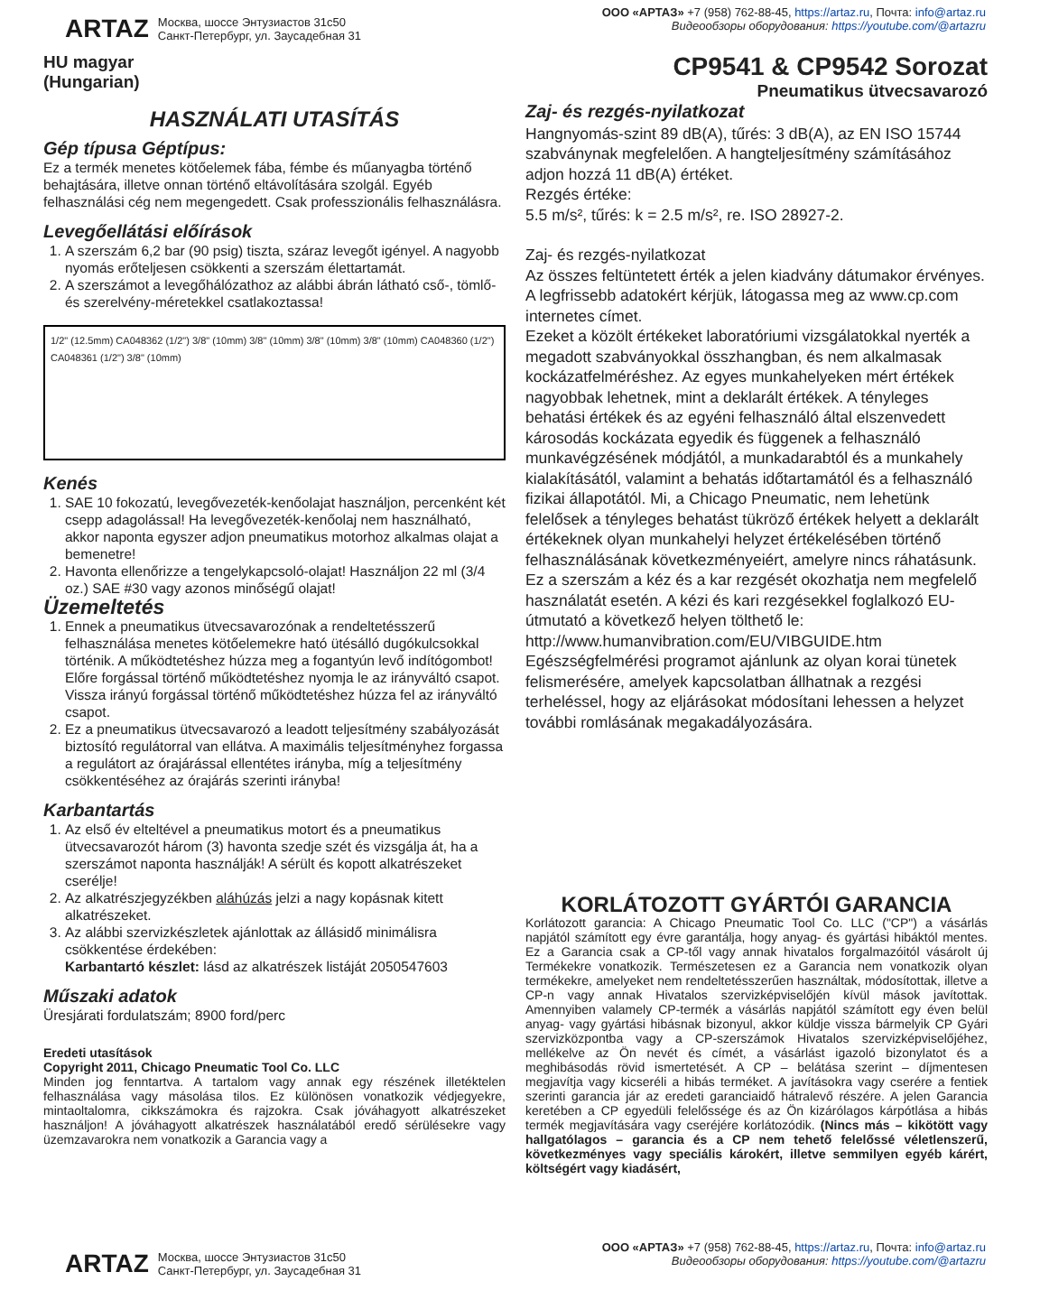ARTAZ Москва, шоссе Энтузиастов 31с50
Санкт-Петербург, ул. Заусадебная 31
ООО «АРТАЗ» +7 (958) 762-88-45, https://artaz.ru, Почта: info@artaz.ru
Видеообзоры оборудования: https://youtube.com/@artazru
HU magyar
(Hungarian)
CP9541 & CP9542 Sorozat
Pneumatikus ütvecsavarozó
HASZNÁLATI UTASÍTÁS
Gép típusa Géptípus:
Ez a termék menetes kötőelemek fába, fémbe és műanyagba történő behajtására, illetve onnan történő eltávolítására szolgál. Egyéb felhasználási cég nem megengedett. Csak professzionális felhasználásra.
Levegőellátási előírások
1. A szerszám 6,2 bar (90 psig) tiszta, száraz levegőt igényel. A nagyobb nyomás erőteljesen csökkenti a szerszám élettartamát.
2. A szerszámot a levegőhálózathoz az alábbi ábrán látható cső-, tömlő- és szerelvény-méretekkel csatlakoztassa!
1/2" (12.5mm) CA048362 (1/2") 3/8" (10mm) 3/8" (10mm) 3/8" (10mm) 3/8" (10mm) CA048360 (1/2") CA048361 (1/2") 3/8" (10mm)
Kenés
1. SAE 10 fokozatú, levegővezeték-kenőolajat használjon, percenként két csepp adagolással! Ha levegővezeték-kenőolaj nem használható, akkor naponta egyszer adjon pneumatikus motorhoz alkalmas olajat a bemenetre!
2. Havonta ellenőrizze a tengelykapcsoló-olajat! Használjon 22 ml (3/4 oz.) SAE #30 vagy azonos minőségű olajat!
Üzemeltetés
1. Ennek a pneumatikus ütvecsavarozónak a rendeltetésszerű felhasználása menetes kötőelemekre ható ütésálló dugókulcsokkal történik. A működtetéshez húzza meg a fogantyún levő indítógombot! Előre forgással történő működtetéshez nyomja le az irányváltó csapot. Vissza irányú forgással történő működtetéshez húzza fel az irányváltó csapot.
2. Ez a pneumatikus ütvecsavarozó a leadott teljesítmény szabályozását biztosító regulátorral van ellátva. A maximális teljesítményhez forgassa a regulátort az órajárással ellentétes irányba, míg a teljesítmény csökkentéséhez az órajárás szerinti irányba!
Karbantartás
1. Az első év elteltével a pneumatikus motort és a pneumatikus ütvecsavarozót három (3) havonta szedje szét és vizsgálja át, ha a szerszámot naponta használják! A sérült és kopott alkatrészeket cserélje!
2. Az alkatrészjegyzékben aláhúzás jelzi a nagy kopásnak kitett alkatrészeket.
3. Az alábbi szervizkészletek ajánlottak az állásidő minimálisra csökkentése érdekében:
Karbantartó készlet: lásd az alkatrészek listáját 2050547603
Műszaki adatok
Üresjárati fordulatszám; 8900 ford/perc
Eredeti utasítások
Copyright 2011, Chicago Pneumatic Tool Co. LLC
Minden jog fenntartva. A tartalom vagy annak egy részének illetéktelen felhasználása vagy másolása tilos. Ez különösen vonatkozik védjegyekre, mintaoltalomra, cikkszámokra és rajzokra. Csak jóváhagyott alkatrészeket használjon! A jóváhagyott alkatrészek használatából eredő sérülésekre vagy üzemzavarokra nem vonatkozik a Garancia vagy a
Zaj- és rezgés-nyilatkozat
Hangnyomás-szint 89 dB(A), tűrés: 3 dB(A), az EN ISO 15744 szabványnak megfelelően. A hangteljesítmény számításához adjon hozzá 11 dB(A) értéket.
Rezgés értéke:
5.5 m/s², tűrés: k = 2.5 m/s², re. ISO 28927-2.
Zaj- és rezgés-nyilatkozat
Az összes feltüntetett érték a jelen kiadvány dátumakor érvényes. A legfrissebb adatokért kérjük, látogassa meg az www.cp.com internetes címet.
Ezeket a közölt értékeket laboratóriumi vizsgálatokkal nyerték a megadott szabványokkal összhangban, és nem alkalmasak kockázatfelméréshez. Az egyes munkahelyeken mért értékek nagyobbak lehetnek, mint a deklarált értékek. A tényleges behatási értékek és az egyéni felhasználó által elszenvedett károsodás kockázata egyedik és függenek a felhasználó munkavégzésének módjától, a munkadarabtól és a munkahely kialakításától, valamint a behatás időtartamától és a felhasználó fizikai állapotától. Mi, a Chicago Pneumatic, nem lehetünk felelősek a tényleges behatást tükröző értékek helyett a deklarált értékeknek olyan munkahelyi helyzet értékelésében történő felhasználásának következményeiért, amelyre nincs ráhatásunk.
Ez a szerszám a kéz és a kar rezgését okozhatja nem megfelelő használatát esetén. A kézi és kari rezgésekkel foglalkozó EU-útmutató a következő helyen tölthető le: http://www.humanvibration.com/EU/VIBGUIDE.htm
Egészségfelmérési programot ajánlunk az olyan korai tünetek felismerésére, amelyek kapcsolatban állhatnak a rezgési terheléssel, hogy az eljárásokat módosítani lehessen a helyzet további romlásának megakadályozására.
KORLÁTOZOTT GYÁRTÓI GARANCIA
Korlátozott garancia: A Chicago Pneumatic Tool Co. LLC ("CP") a vásárlás napjától számított egy évre garantálja, hogy anyag- és gyártási hibáktól mentes. Ez a Garancia csak a CP-től vagy annak hivatalos forgalmazóitól vásárolt új Termékekre vonatkozik. Természetesen ez a Garancia nem vonatkozik olyan termékekre, amelyeket nem rendeltetésszerűen használtak, módosítottak, illetve a CP-n vagy annak Hivatalos szervizképviselőjén kívül mások javítottak. Amennyiben valamely CP-termék a vásárlás napjától számított egy éven belül anyag- vagy gyártási hibásnak bizonyul, akkor küldje vissza bármelyik CP Gyári szervizközpontba vagy a CP-szerszámok Hivatalos szervizképviselőjéhez, mellékelve az Ön nevét és címét, a vásárlást igazoló bizonylatot és a meghibásodás rövid ismertetését. A CP – belátása szerint – díjmentesen megjavítja vagy kicseréli a hibás terméket. A javításokra vagy cserére a fentiek szerinti garancia jár az eredeti garanciaidő hátralevő részére. A jelen Garancia keretében a CP egyedüli felelőssége és az Ön kizárólagos kárpótlása a hibás termék megjavítására vagy cseréjére korlátozódik. (Nincs más – kikötött vagy hallgatólagos – garancia és a CP nem tehető felelőssé véletlenszerű, következményes vagy speciális károkért, illetve semmilyen egyéb kárért, költségért vagy kiadásért,
ARTAZ Москва, шоссе Энтузиастов 31с50
Санкт-Петербург, ул. Заусадебная 31
ООО «АРТАЗ» +7 (958) 762-88-45, https://artaz.ru, Почта: info@artaz.ru
Видеообзоры оборудования: https://youtube.com/@artazru